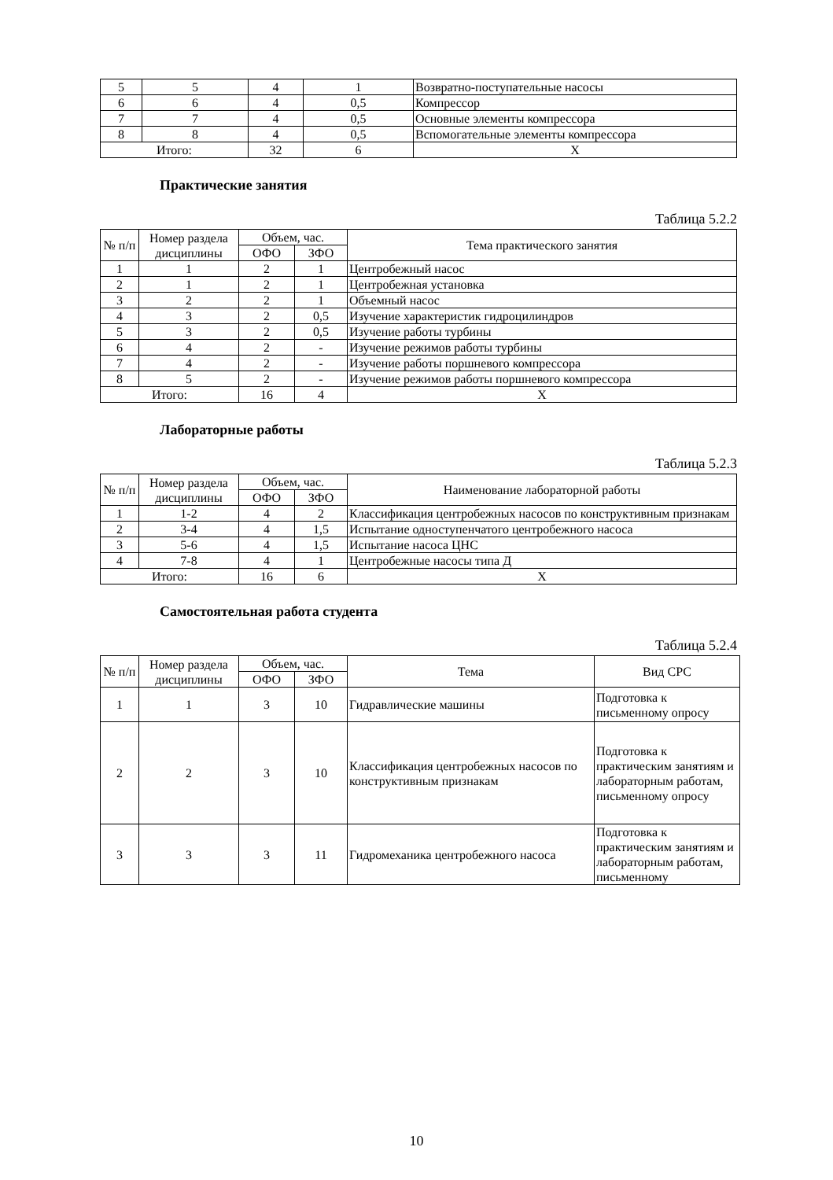| 5 | 5 | 4 | 1 | Возвратно-поступательные насосы |
| 6 | 6 | 4 | 0,5 | Компрессор |
| 7 | 7 | 4 | 0,5 | Основные элементы компрессора |
| 8 | 8 | 4 | 0,5 | Вспомогательные элементы компрессора |
| Итого: | | 32 | 6 | Х |
Практические занятия
Таблица 5.2.2
| № п/п | Номер раздела дисциплины | Объем, час. | | Тема практического занятия |
| --- | --- | --- | --- | --- |
| | | ОФО | ЗФО | |
| 1 | 1 | 2 | 1 | Центробежный насос |
| 2 | 1 | 2 | 1 | Центробежная установка |
| 3 | 2 | 2 | 1 | Объемный насос |
| 4 | 3 | 2 | 0,5 | Изучение характеристик гидроцилиндров |
| 5 | 3 | 2 | 0,5 | Изучение работы турбины |
| 6 | 4 | 2 | - | Изучение режимов работы турбины |
| 7 | 4 | 2 | - | Изучение работы поршневого компрессора |
| 8 | 5 | 2 | - | Изучение режимов работы поршневого компрессора |
| Итого: | | 16 | 4 | Х |
Лабораторные работы
Таблица 5.2.3
| № п/п | Номер раздела дисциплины | Объем, час. | | Наименование лабораторной работы |
| --- | --- | --- | --- | --- |
| | | ОФО | ЗФО | |
| 1 | 1-2 | 4 | 2 | Классификация центробежных насосов по конструктивным признакам |
| 2 | 3-4 | 4 | 1,5 | Испытание одноступенчатого центробежного насоса |
| 3 | 5-6 | 4 | 1,5 | Испытание насоса ЦНС |
| 4 | 7-8 | 4 | 1 | Центробежные насосы типа Д |
| Итого: | | 16 | 6 | Х |
Самостоятельная работа студента
Таблица 5.2.4
| № п/п | Номер раздела дисциплины | Объем, час. | | Тема | Вид СРС |
| --- | --- | --- | --- | --- | --- |
| | | ОФО | ЗФО | | |
| 1 | 1 | 3 | 10 | Гидравлические машины | Подготовка к письменному опросу |
| 2 | 2 | 3 | 10 | Классификация центробежных насосов по конструктивным признакам | Подготовка к практическим занятиям и лабораторным работам, письменному опросу |
| 3 | 3 | 3 | 11 | Гидромеханика центробежного насоса | Подготовка к практическим занятиям и лабораторным работам, письменному |
10